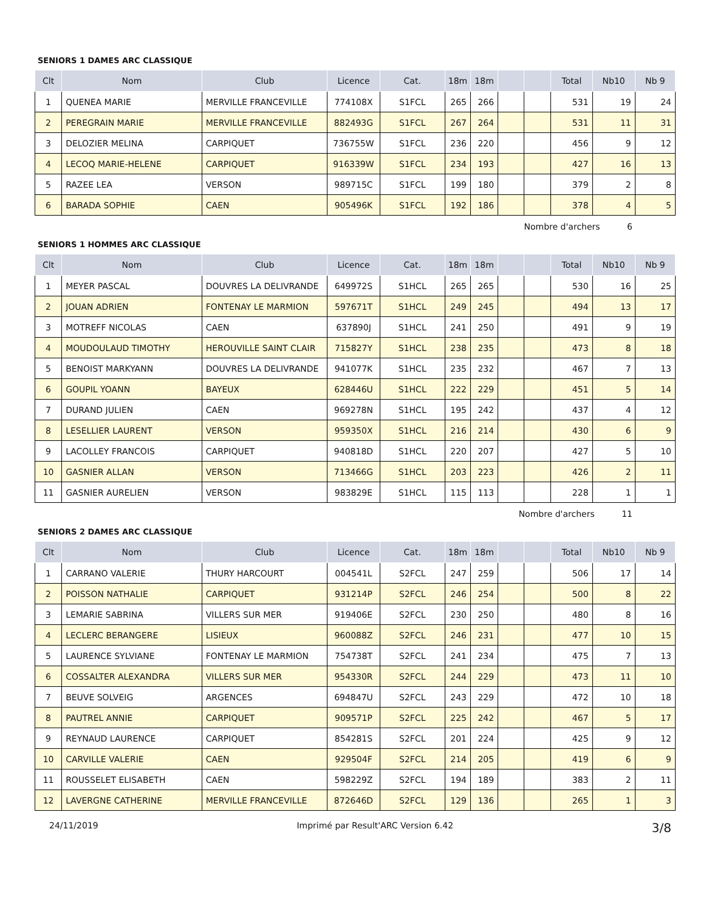SENIORS 1 DAMES ARC CLASSIQUE
| Clt | Nom | Club | Licence | Cat. | 18m | 18m | | | Total | Nb10 | Nb 9 |
| --- | --- | --- | --- | --- | --- | --- | --- | --- | --- | --- | --- |
| 1 | QUENEA MARIE | MERVILLE FRANCEVILLE | 774108X | S1FCL | 265 | 266 | | | 531 | 19 | 24 |
| 2 | PEREGRAIN MARIE | MERVILLE FRANCEVILLE | 882493G | S1FCL | 267 | 264 | | | 531 | 11 | 31 |
| 3 | DELOZIER MELINA | CARPIQUET | 736755W | S1FCL | 236 | 220 | | | 456 | 9 | 12 |
| 4 | LECOQ MARIE-HELENE | CARPIQUET | 916339W | S1FCL | 234 | 193 | | | 427 | 16 | 13 |
| 5 | RAZEE LEA | VERSON | 989715C | S1FCL | 199 | 180 | | | 379 | 2 | 8 |
| 6 | BARADA SOPHIE | CAEN | 905496K | S1FCL | 192 | 186 | | | 378 | 4 | 5 |
Nombre d'archers 6
SENIORS 1 HOMMES ARC CLASSIQUE
| Clt | Nom | Club | Licence | Cat. | 18m | 18m | | | Total | Nb10 | Nb 9 |
| --- | --- | --- | --- | --- | --- | --- | --- | --- | --- | --- | --- |
| 1 | MEYER PASCAL | DOUVRES LA DELIVRANDE | 649972S | S1HCL | 265 | 265 | | | 530 | 16 | 25 |
| 2 | JOUAN ADRIEN | FONTENAY LE MARMION | 597671T | S1HCL | 249 | 245 | | | 494 | 13 | 17 |
| 3 | MOTREFF NICOLAS | CAEN | 637890J | S1HCL | 241 | 250 | | | 491 | 9 | 19 |
| 4 | MOUDOULAUD TIMOTHY | HEROUVILLE SAINT CLAIR | 715827Y | S1HCL | 238 | 235 | | | 473 | 8 | 18 |
| 5 | BENOIST MARKYANN | DOUVRES LA DELIVRANDE | 941077K | S1HCL | 235 | 232 | | | 467 | 7 | 13 |
| 6 | GOUPIL YOANN | BAYEUX | 628446U | S1HCL | 222 | 229 | | | 451 | 5 | 14 |
| 7 | DURAND JULIEN | CAEN | 969278N | S1HCL | 195 | 242 | | | 437 | 4 | 12 |
| 8 | LESELLIER LAURENT | VERSON | 959350X | S1HCL | 216 | 214 | | | 430 | 6 | 9 |
| 9 | LACOLLEY FRANCOIS | CARPIQUET | 940818D | S1HCL | 220 | 207 | | | 427 | 5 | 10 |
| 10 | GASNIER ALLAN | VERSON | 713466G | S1HCL | 203 | 223 | | | 426 | 2 | 11 |
| 11 | GASNIER AURELIEN | VERSON | 983829E | S1HCL | 115 | 113 | | | 228 | 1 | 1 |
Nombre d'archers 11
SENIORS 2 DAMES ARC CLASSIQUE
| Clt | Nom | Club | Licence | Cat. | 18m | 18m | | | Total | Nb10 | Nb 9 |
| --- | --- | --- | --- | --- | --- | --- | --- | --- | --- | --- | --- |
| 1 | CARRANO VALERIE | THURY HARCOURT | 004541L | S2FCL | 247 | 259 | | | 506 | 17 | 14 |
| 2 | POISSON NATHALIE | CARPIQUET | 931214P | S2FCL | 246 | 254 | | | 500 | 8 | 22 |
| 3 | LEMARIE SABRINA | VILLERS SUR MER | 919406E | S2FCL | 230 | 250 | | | 480 | 8 | 16 |
| 4 | LECLERC BERANGERE | LISIEUX | 960088Z | S2FCL | 246 | 231 | | | 477 | 10 | 15 |
| 5 | LAURENCE SYLVIANE | FONTENAY LE MARMION | 754738T | S2FCL | 241 | 234 | | | 475 | 7 | 13 |
| 6 | COSSALTER ALEXANDRA | VILLERS SUR MER | 954330R | S2FCL | 244 | 229 | | | 473 | 11 | 10 |
| 7 | BEUVE SOLVEIG | ARGENCES | 694847U | S2FCL | 243 | 229 | | | 472 | 10 | 18 |
| 8 | PAUTREL ANNIE | CARPIQUET | 909571P | S2FCL | 225 | 242 | | | 467 | 5 | 17 |
| 9 | REYNAUD LAURENCE | CARPIQUET | 854281S | S2FCL | 201 | 224 | | | 425 | 9 | 12 |
| 10 | CARVILLE VALERIE | CAEN | 929504F | S2FCL | 214 | 205 | | | 419 | 6 | 9 |
| 11 | ROUSSELET ELISABETH | CAEN | 598229Z | S2FCL | 194 | 189 | | | 383 | 2 | 11 |
| 12 | LAVERGNE CATHERINE | MERVILLE FRANCEVILLE | 872646D | S2FCL | 129 | 136 | | | 265 | 1 | 3 |
24/11/2019 Imprimé par Result'ARC Version 6.42 3/8